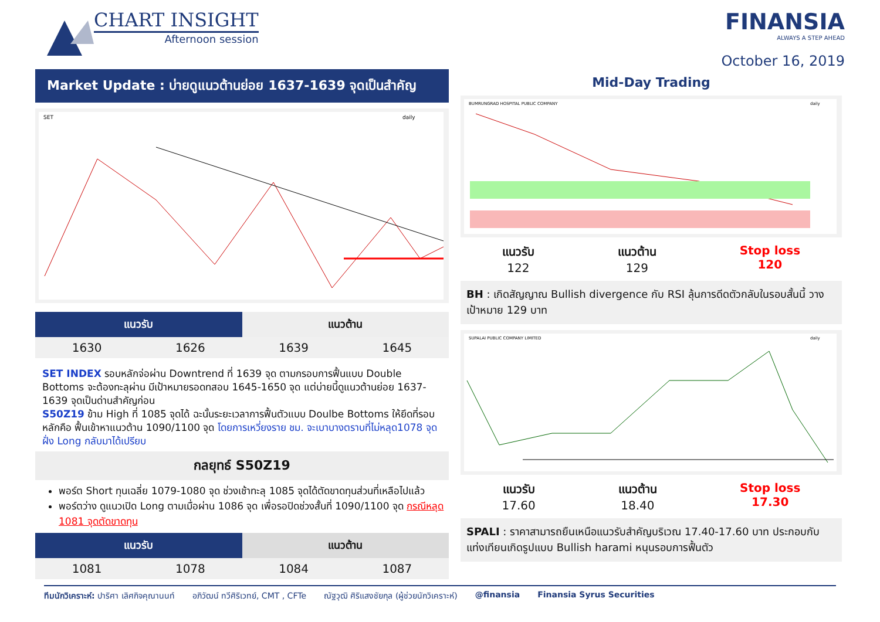CHART INSIGHT
Afternoon session
FINANSIA
ALWAYS A STEP AHEAD
October 16, 2019
Market Update : บ่ายดูแนวต้านย่อย 1637-1639 จุดเป็นสำคัญ
SET
daily
| แนวรับ | | แนวต้าน | |
| --- | --- | --- | --- |
| 1630 | 1626 | 1639 | 1645 |
SET INDEX รอบหลักจ่อผ่าน Downtrend ที่ 1639 จุด ตามกรอบการฟื้นแบบ Double Bottoms จะต้องทะลุผ่าน มีเป้าหมายรอดทสอบ 1645-1650 จุด แต่บ่ายนี้ดูแนวต้านย่อย 1637-1639 จุดเป็นด่านสำคัญก่อน
S50Z19 ข้าม High ที่ 1085 จุดได้ ฉะนั้นระยะเวลาการฟื้นตัวแบบ Doulbe Bottoms ให้ยึดที่รอบหลักคือ ฟื้นเข้าหาแนวต้าน 1090/1100 จุด โดยการเหวี่ยงราย ชม. จะเบาบางตราบที่ไม่หลุด1078 จุด ฝั่ง Long กลับมาได้เปรียบ
กลยุทธ์ S50Z19
พอร์ต Short ทุนเฉลี่ย 1079-1080 จุด ช่วงเช้าทะลุ 1085 จุดได้ตัดขาดทุนส่วนที่เหลือไปแล้ว
พอร์ตว่าง ดูแนวเปิด Long ตามเมื่อผ่าน 1086 จุด เพื่อรอปิดช่วงสั้นที่ 1090/1100 จุด กรณีหลุด 1081 จุดตัดขาดทุน
| แนวรับ | | แนวต้าน | |
| --- | --- | --- | --- |
| 1081 | 1078 | 1084 | 1087 |
Mid-Day Trading
BUMRUNGRAD HOSPITAL PUBLIC COMPANY
daily
แนวรับ
122
แนวต้าน
129
Stop loss
120
BH : เกิดสัญญาณ Bullish divergence กับ RSI ลุ้นการดีดตัวกลับในรอบสั้นนี้ วางเป้าหมาย 129 บาท
SUPALAI PUBLIC COMPANY LIMITED
daily
แนวรับ
17.60
แนวต้าน
18.40
Stop loss
17.30
SPALI : ราคาสามารถยืนเหนือแนวรับสำคัญบริเวณ 17.40-17.60 บาท ประกอบกับแท่งเทียนเกิดรูปแบบ Bullish harami หนุนรอบการฟื้นตัว
ทีมนักวิเคราะห์: ปาริศา เลิศกิจคุณานนท์ อภิวัฒน์ ทวีศิริเวทย์, CMT , CFTe ณัฐวุฒิ ศิริแสงชัยกุล (ผู้ช่วยนักวิเคราะห์) @finansia Finansia Syrus Securities